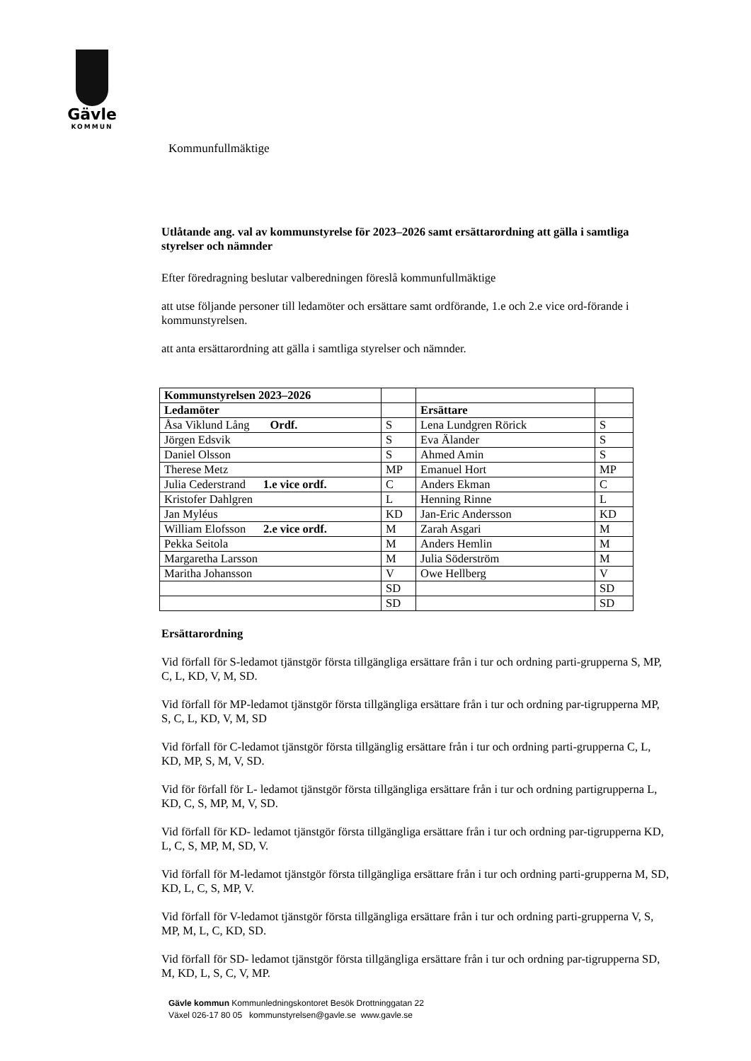Gävle
KOMMUN
Kommunfullmäktige
Utlåtande ang. val av kommunstyrelse för 2023–2026 samt ersättarordning att gälla i samtliga styrelser och nämnder
Efter föredragning beslutar valberedningen föreslå kommunfullmäktige
att utse följande personer till ledamöter och ersättare samt ordförande, 1.e och 2.e vice ord-förande i kommunstyrelsen.
att anta ersättarordning att gälla i samtliga styrelser och nämnder.
| Kommunstyrelsen 2023–2026 | | | |
| Ledamöter | | Ersättare | |
| Åsa Viklund Lång Ordf. | S | Lena Lundgren Rörick | S |
| Jörgen Edsvik | S | Eva Älander | S |
| Daniel Olsson | S | Ahmed Amin | S |
| Therese Metz | MP | Emanuel Hort | MP |
| Julia Cederstrand 1.e vice ordf. | C | Anders Ekman | C |
| Kristofer Dahlgren | L | Henning Rinne | L |
| Jan Myléus | KD | Jan-Eric Andersson | KD |
| William Elofsson 2.e vice ordf. | M | Zarah Asgari | M |
| Pekka Seitola | M | Anders Hemlin | M |
| Margaretha Larsson | M | Julia Söderström | M |
| Maritha Johansson | V | Owe Hellberg | V |
| | SD | | SD |
| | SD | | SD |
Ersättarordning
Vid förfall för S-ledamot tjänstgör första tillgängliga ersättare från i tur och ordning parti-grupperna S, MP, C, L, KD, V, M, SD.
Vid förfall för MP-ledamot tjänstgör första tillgängliga ersättare från i tur och ordning par-tigrupperna MP, S, C, L, KD, V, M, SD
Vid förfall för C-ledamot tjänstgör första tillgänglig ersättare från i tur och ordning parti-grupperna C, L, KD, MP, S, M, V, SD.
Vid för förfall för L- ledamot tjänstgör första tillgängliga ersättare från i tur och ordning partigrupperna L, KD, C, S, MP, M, V, SD.
Vid förfall för KD- ledamot tjänstgör första tillgängliga ersättare från i tur och ordning par-tigrupperna KD, L, C, S, MP, M, SD, V.
Vid förfall för M-ledamot tjänstgör första tillgängliga ersättare från i tur och ordning parti-grupperna M, SD, KD, L, C, S, MP, V.
Vid förfall för V-ledamot tjänstgör första tillgängliga ersättare från i tur och ordning parti-grupperna V, S, MP, M, L, C, KD, SD.
Vid förfall för SD- ledamot tjänstgör första tillgängliga ersättare från i tur och ordning par-tigrupperna SD, M, KD, L, S, C, V, MP.
Gävle kommun Kommunledningskontoret Besök Drottninggatan 22
Växel 026-17 80 05 kommunstyrelsen@gavle.se www.gavle.se